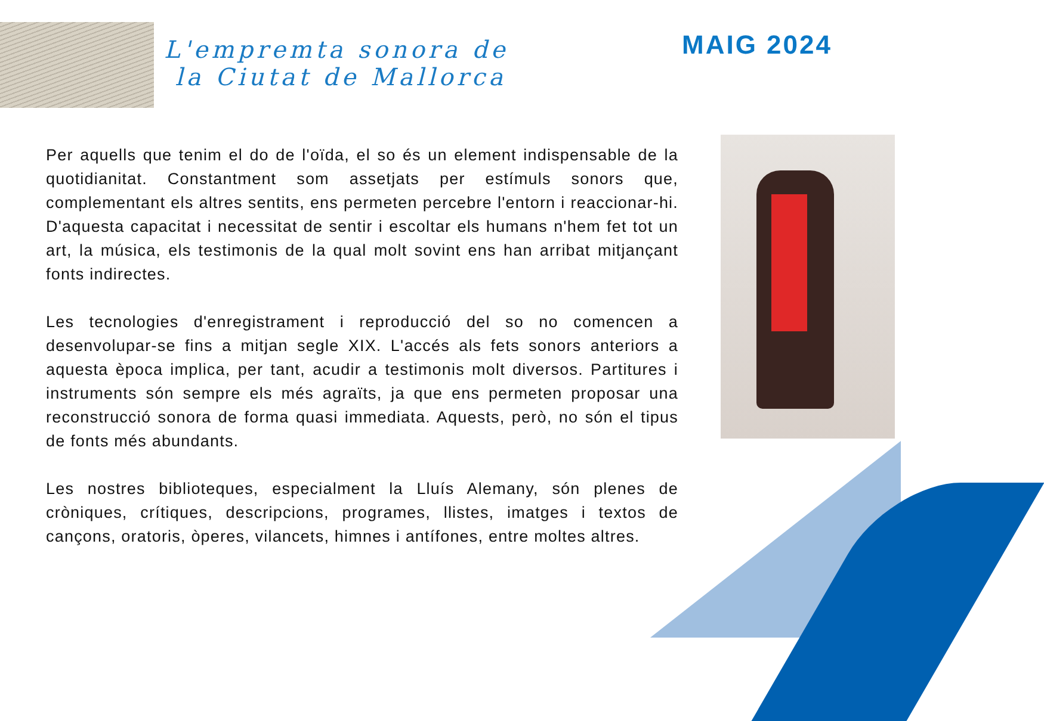L'empremta sonora de
la Ciutat de Mallorca
MAIG 2024
Per aquells que tenim el do de l'oïda, el so és un element indispensable de la quotidianitat. Constantment som assetjats per estímuls sonors que, complementant els altres sentits, ens permeten percebre l'entorn i reaccionar-hi. D'aquesta capacitat i necessitat de sentir i escoltar els humans n'hem fet tot un art, la música, els testimonis de la qual molt sovint ens han arribat mitjançant fonts indirectes.
Les tecnologies d'enregistrament i reproducció del so no comencen a desenvolupar-se fins a mitjan segle XIX. L'accés als fets sonors anteriors a aquesta època implica, per tant, acudir a testimonis molt diversos. Partitures i instruments són sempre els més agraïts, ja que ens permeten proposar una reconstrucció sonora de forma quasi immediata. Aquests, però, no són el tipus de fonts més abundants.
Les nostres biblioteques, especialment la Lluís Alemany, són plenes de cròniques, crítiques, descripcions, programes, llistes, imatges i textos de cançons, oratoris, òperes, vilancets, himnes i antífones, entre moltes altres.